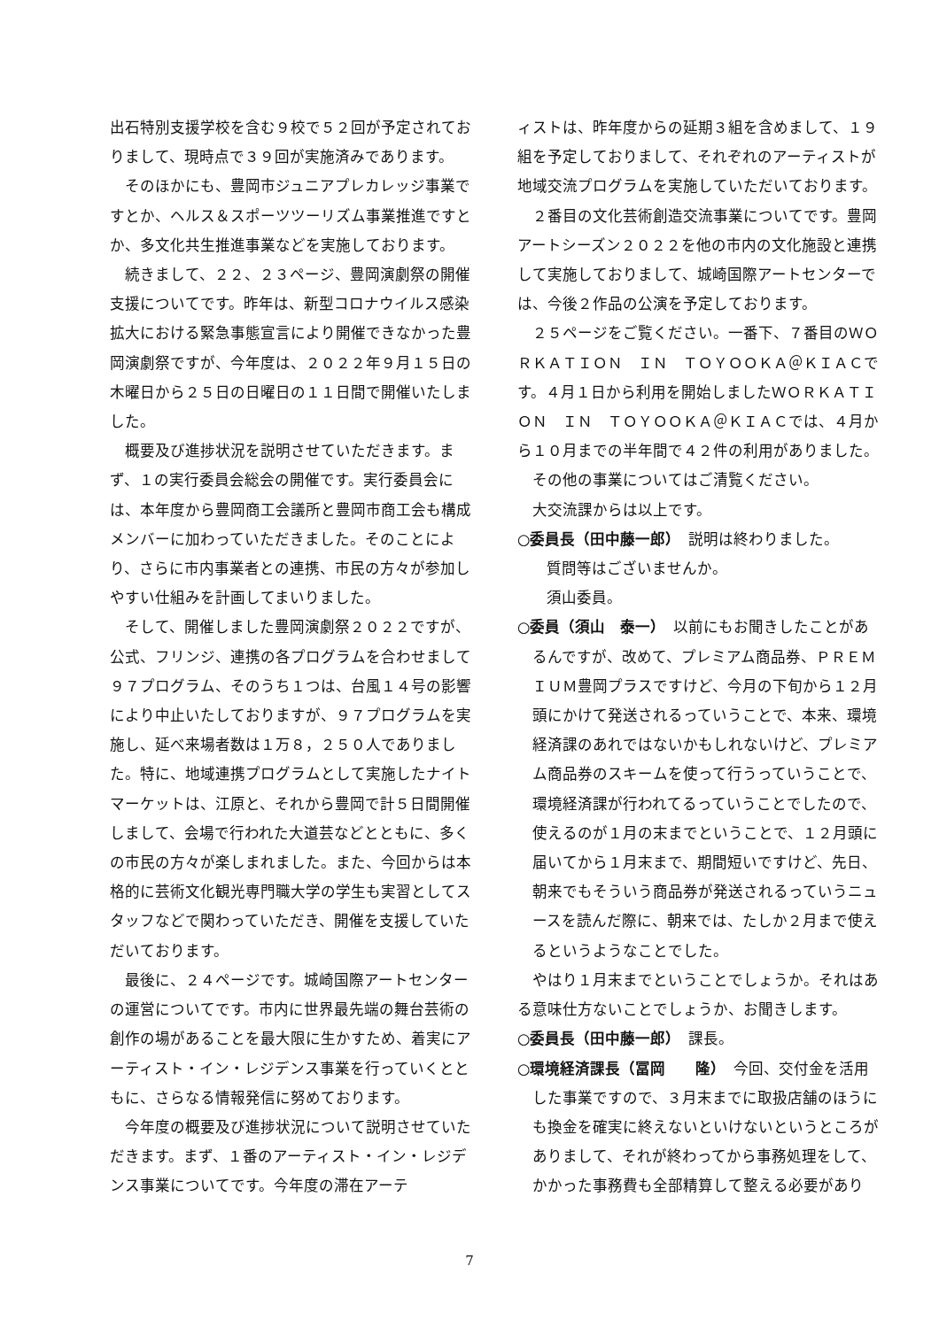出石特別支援学校を含む９校で５２回が予定されておりまして、現時点で３９回が実施済みであります。
そのほかにも、豊岡市ジュニアプレカレッジ事業ですとか、ヘルス＆スポーツツーリズム事業推進ですとか、多文化共生推進事業などを実施しております。
続きまして、２２、２３ページ、豊岡演劇祭の開催支援についてです。昨年は、新型コロナウイルス感染拡大における緊急事態宣言により開催できなかった豊岡演劇祭ですが、今年度は、２０２２年９月１５日の木曜日から２５日の日曜日の１１日間で開催いたしました。
概要及び進捗状況を説明させていただきます。まず、１の実行委員会総会の開催です。実行委員会には、本年度から豊岡商工会議所と豊岡市商工会も構成メンバーに加わっていただきました。そのことにより、さらに市内事業者との連携、市民の方々が参加しやすい仕組みを計画してまいりました。
そして、開催しました豊岡演劇祭２０２２ですが、公式、フリンジ、連携の各プログラムを合わせまして９７プログラム、そのうち１つは、台風１４号の影響により中止いたしておりますが、９７プログラムを実施し、延べ来場者数は１万８，２５０人でありました。特に、地域連携プログラムとして実施したナイトマーケットは、江原と、それから豊岡で計５日間開催しまして、会場で行われた大道芸などとともに、多くの市民の方々が楽しまれました。また、今回からは本格的に芸術文化観光専門職大学の学生も実習としてスタッフなどで関わっていただき、開催を支援していただいております。
最後に、２４ページです。城崎国際アートセンターの運営についてです。市内に世界最先端の舞台芸術の創作の場があることを最大限に生かすため、着実にアーティスト・イン・レジデンス事業を行っていくとともに、さらなる情報発信に努めております。
今年度の概要及び進捗状況について説明させていただきます。まず、１番のアーティスト・イン・レジデンス事業についてです。今年度の滞在アーテ
ィストは、昨年度からの延期３組を含めまして、１９組を予定しておりまして、それぞれのアーティストが地域交流プログラムを実施していただいております。
２番目の文化芸術創造交流事業についてです。豊岡アートシーズン２０２２を他の市内の文化施設と連携して実施しておりまして、城崎国際アートセンターでは、今後２作品の公演を予定しております。
２５ページをご覧ください。一番下、７番目のＷＯＲＫＡＴＩＯＮ　ＩＮ　ＴＯＹＯＯＫＡ＠ＫＩＡＣです。４月１日から利用を開始しましたＷＯＲＫＡＴＩＯＮ　ＩＮ　ＴＯＹＯＯＫＡ＠ＫＩＡＣでは、４月から１０月までの半年間で４２件の利用がありました。
その他の事業についてはご清覧ください。
大交流課からは以上です。
○委員長（田中藤一郎）　説明は終わりました。
質問等はございませんか。
須山委員。
○委員（須山　泰一）　以前にもお聞きしたことがあるんですが、改めて、プレミアム商品券、ＰＲＥＭＩＵＭ豊岡プラスですけど、今月の下旬から１２月頭にかけて発送されるっていうことで、本来、環境経済課のあれではないかもしれないけど、プレミアム商品券のスキームを使って行うっていうことで、環境経済課が行われてるっていうことでしたので、使えるのが１月の末までということで、１２月頭に届いてから１月末まで、期間短いですけど、先日、朝来でもそういう商品券が発送されるっていうニュースを読んだ際に、朝来では、たしか２月まで使えるというようなことでした。
やはり１月末までということでしょうか。それはある意味仕方ないことでしょうか、お聞きします。
○委員長（田中藤一郎）　課長。
○環境経済課長（冨岡　　隆）　今回、交付金を活用した事業ですので、３月末までに取扱店舗のほうにも換金を確実に終えないといけないというところがありまして、それが終わってから事務処理をして、かかった事務費も全部精算して整える必要があり
7